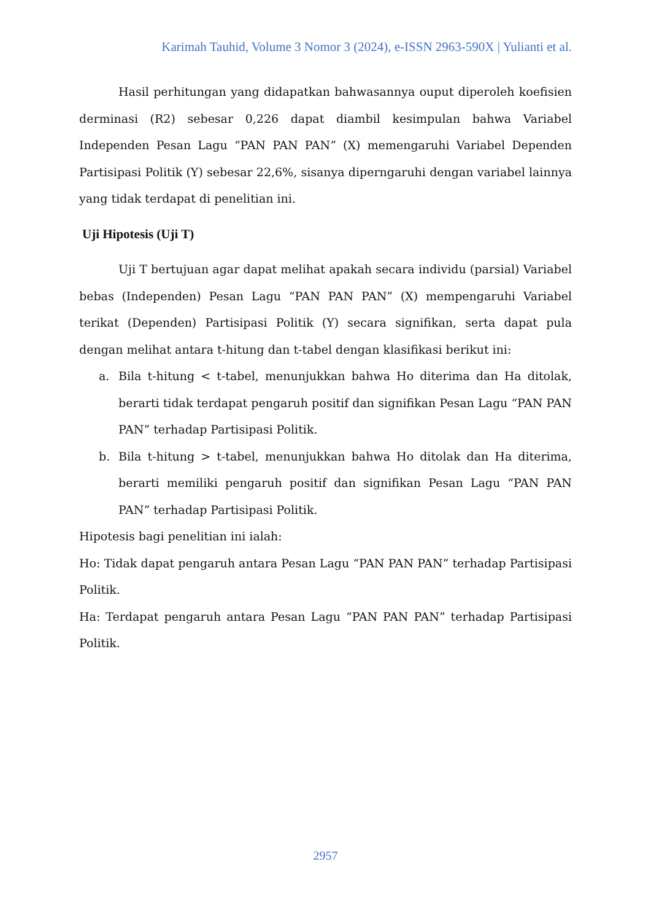Karimah Tauhid, Volume 3 Nomor 3 (2024), e-ISSN 2963-590X | Yulianti et al.
Hasil perhitungan yang didapatkan bahwasannya ouput diperoleh koefisien derminasi (R2) sebesar 0,226 dapat diambil kesimpulan bahwa Variabel Independen Pesan Lagu “PAN PAN PAN” (X) memengaruhi Variabel Dependen Partisipasi Politik (Y) sebesar 22,6%, sisanya diperngaruhi dengan variabel lainnya yang tidak terdapat di penelitian ini.
Uji Hipotesis (Uji T)
Uji T bertujuan agar dapat melihat apakah secara individu (parsial) Variabel bebas (Independen) Pesan Lagu “PAN PAN PAN” (X) mempengaruhi Variabel terikat (Dependen) Partisipasi Politik (Y) secara signifikan, serta dapat pula dengan melihat antara t-hitung dan t-tabel dengan klasifikasi berikut ini:
a. Bila t-hitung < t-tabel, menunjukkan bahwa Ho diterima dan Ha ditolak, berarti tidak terdapat pengaruh positif dan signifikan Pesan Lagu “PAN PAN PAN” terhadap Partisipasi Politik.
b. Bila t-hitung > t-tabel, menunjukkan bahwa Ho ditolak dan Ha diterima, berarti memiliki pengaruh positif dan signifikan Pesan Lagu “PAN PAN PAN” terhadap Partisipasi Politik.
Hipotesis bagi penelitian ini ialah:
Ho: Tidak dapat pengaruh antara Pesan Lagu “PAN PAN PAN” terhadap Partisipasi Politik.
Ha: Terdapat pengaruh antara Pesan Lagu “PAN PAN PAN” terhadap Partisipasi Politik.
2957